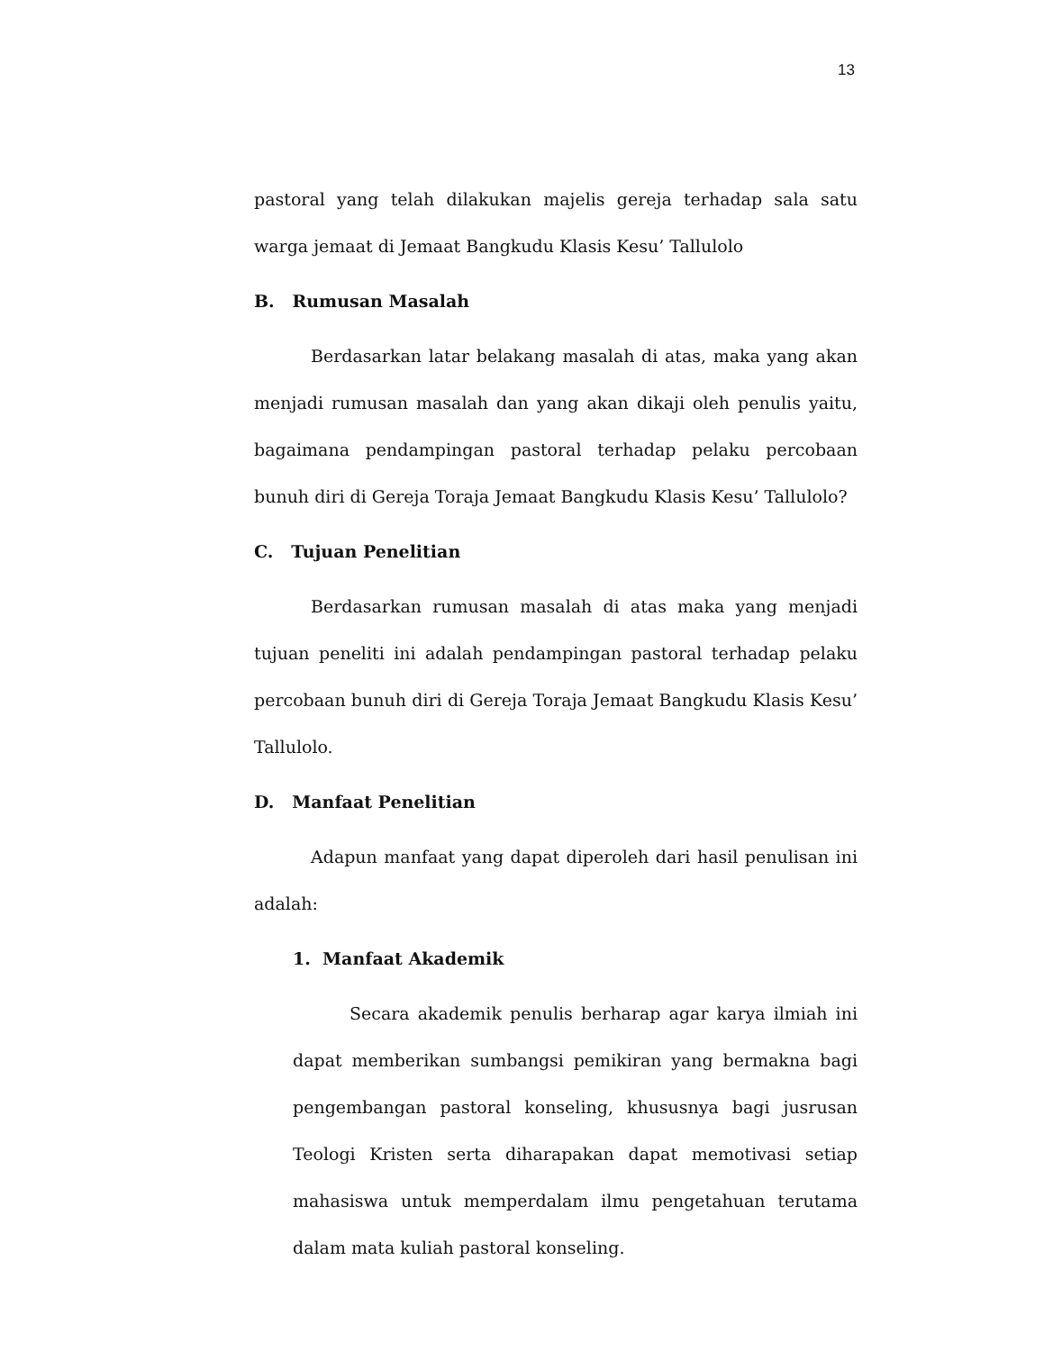13
pastoral yang telah dilakukan majelis gereja terhadap sala satu warga jemaat di Jemaat Bangkudu Klasis Kesu’ Tallulolo
B. Rumusan Masalah
Berdasarkan latar belakang masalah di atas, maka yang akan menjadi rumusan masalah dan yang akan dikaji oleh penulis yaitu, bagaimana pendampingan pastoral terhadap pelaku percobaan bunuh diri di Gereja Toraja Jemaat Bangkudu Klasis Kesu’ Tallulolo?
C. Tujuan Penelitian
Berdasarkan rumusan masalah di atas maka yang menjadi tujuan peneliti ini adalah pendampingan pastoral terhadap pelaku percobaan bunuh diri di Gereja Toraja Jemaat Bangkudu Klasis Kesu’ Tallulolo.
D. Manfaat Penelitian
Adapun manfaat yang dapat diperoleh dari hasil penulisan ini adalah:
1. Manfaat Akademik
Secara akademik penulis berharap agar karya ilmiah ini dapat memberikan sumbangsi pemikiran yang bermakna bagi pengembangan pastoral konseling, khususnya bagi jusrusan Teologi Kristen serta diharapakan dapat memotivasi setiap mahasiswa untuk memperdalam ilmu pengetahuan terutama dalam mata kuliah pastoral konseling.